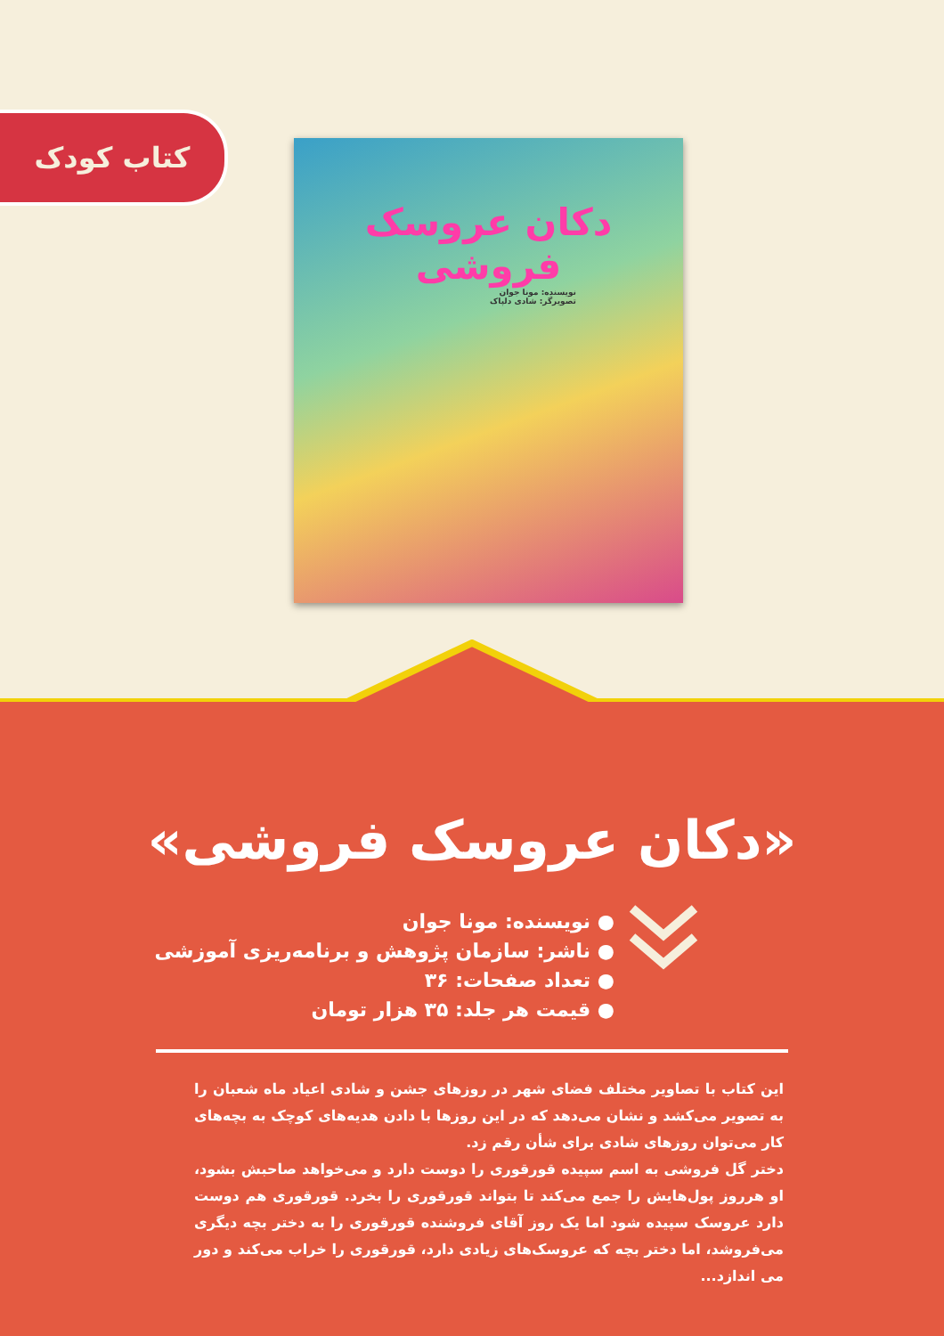کتاب کودک
دکان عروسک فروشی
نویسنده: مونا جوان
تصویرگر: شادی دلپاک
«دکان عروسک فروشی»
● نویسنده: مونا جوان
● ناشر: سازمان پژوهش و برنامه‌ریزی آموزشی
● تعداد صفحات: ۳۶
● قیمت هر جلد: ۳۵ هزار تومان
این کتاب با تصاویر مختلف فضای شهر در روزهای جشن و شادی اعیاد ماه شعبان را به تصویر می‌کشد و نشان می‌دهد که در این روزها با دادن هدیه‌های کوچک به بچه‌های کار می‌توان روزهای شادی برای شأن رقم زد.
دختر گل فروشی به اسم سپیده قورقوری را دوست دارد و می‌خواهد صاحبش بشود، او هرروز پول‌هایش را جمع می‌کند تا بتواند قورقوری را بخرد. قورقوری هم دوست دارد عروسک سپیده شود اما یک روز آقای فروشنده قورقوری را به دختر بچه دیگری می‌فروشد، اما دختر بچه که عروسک‌های زیادی دارد، قورقوری را خراب می‌کند و دور می اندازد...